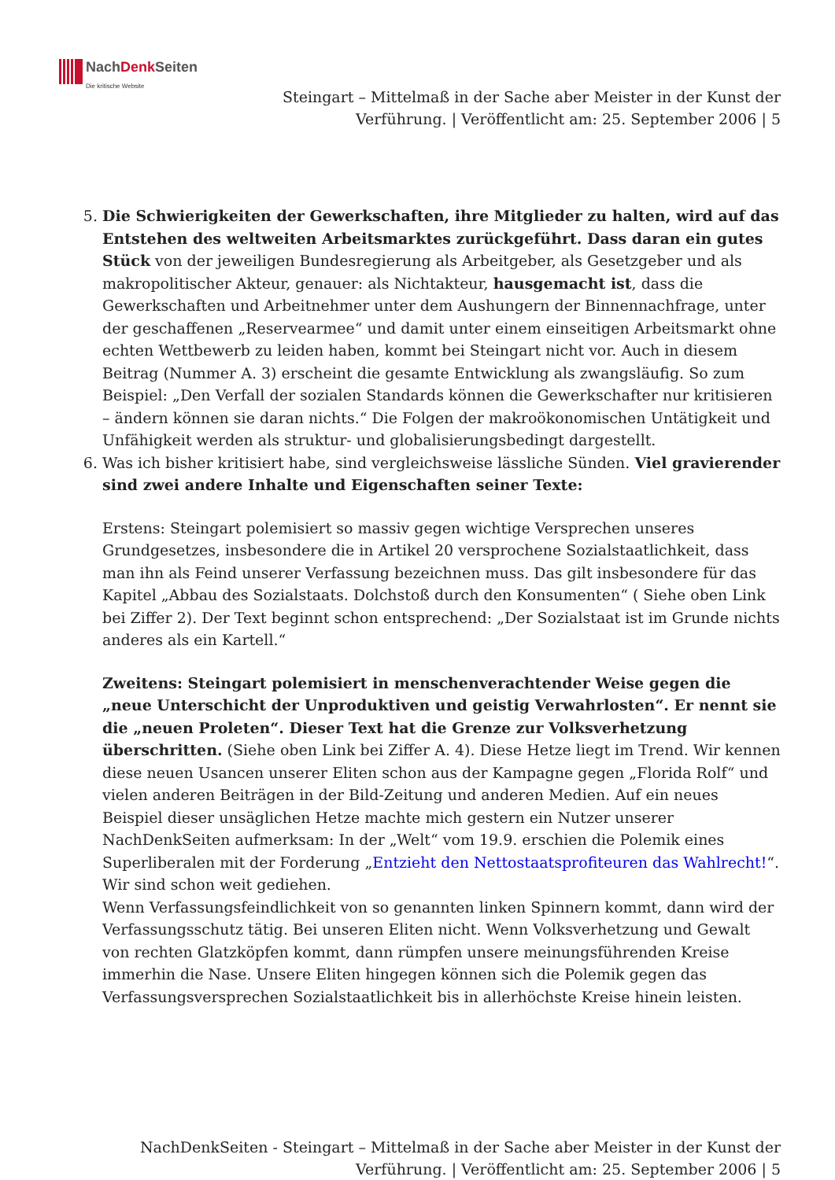NachDenk Seiten
Die kritische Website
Steingart – Mittelmaß in der Sache aber Meister in der Kunst der
Verführung. | Veröffentlicht am: 25. September 2006 | 5
5. Die Schwierigkeiten der Gewerkschaften, ihre Mitglieder zu halten, wird auf das Entstehen des weltweiten Arbeitsmarktes zurückgeführt. Dass daran ein gutes Stück von der jeweiligen Bundesregierung als Arbeitgeber, als Gesetzgeber und als makropolitischer Akteur, genauer: als Nichtakteur, hausgemacht ist, dass die Gewerkschaften und Arbeitnehmer unter dem Aushungern der Binnennachfrage, unter der geschaffenen „Reservearmee“ und damit unter einem einseitigen Arbeitsmarkt ohne echten Wettbewerb zu leiden haben, kommt bei Steingart nicht vor. Auch in diesem Beitrag (Nummer A. 3) erscheint die gesamte Entwicklung als zwangsläufig. So zum Beispiel: „Den Verfall der sozialen Standards können die Gewerkschafter nur kritisieren – ändern können sie daran nichts.“ Die Folgen der makroökonomischen Untätigkeit und Unfähigkeit werden als struktur- und globalisierungsbedingt dargestellt.
6. Was ich bisher kritisiert habe, sind vergleichsweise lässliche Sünden. Viel gravierender sind zwei andere Inhalte und Eigenschaften seiner Texte:
Erstens: Steingart polemisiert so massiv gegen wichtige Versprechen unseres Grundgesetzes, insbesondere die in Artikel 20 versprochene Sozialstaatlichkeit, dass man ihn als Feind unserer Verfassung bezeichnen muss. Das gilt insbesondere für das Kapitel „Abbau des Sozialstaats. Dolchstoß durch den Konsumenten“ ( Siehe oben Link bei Ziffer 2). Der Text beginnt schon entsprechend: „Der Sozialstaat ist im Grunde nichts anderes als ein Kartell.“
Zweitens: Steingart polemisiert in menschenverachtender Weise gegen die „neue Unterschicht der Unproduktiven und geistig Verwahrlosten“. Er nennt sie die „neuen Proleten“. Dieser Text hat die Grenze zur Volksverhetzung überschritten. (Siehe oben Link bei Ziffer A. 4). Diese Hetze liegt im Trend. Wir kennen diese neuen Usancen unserer Eliten schon aus der Kampagne gegen „Florida Rolf“ und vielen anderen Beiträgen in der Bild-Zeitung und anderen Medien. Auf ein neues Beispiel dieser unsäglichen Hetze machte mich gestern ein Nutzer unserer NachDenkSeiten aufmerksam: In der „Welt“ vom 19.9. erschien die Polemik eines Superliberalen mit der Forderung „Entzieht den Nettostaatsprofiteuren das Wahlrecht!“. Wir sind schon weit gediehen.
Wenn Verfassungsfeindlichkeit von so genannten linken Spinnern kommt, dann wird der Verfassungsschutz tätig. Bei unseren Eliten nicht. Wenn Volksverhetzung und Gewalt von rechten Glatzköpfen kommt, dann rümpfen unsere meinungsführenden Kreise immerhin die Nase. Unsere Eliten hingegen können sich die Polemik gegen das Verfassungsversprechen Sozialstaatlichkeit bis in allerhöchste Kreise hinein leisten.
NachDenkSeiten - Steingart – Mittelmaß in der Sache aber Meister in der Kunst der
Verführung. | Veröffentlicht am: 25. September 2006 | 5